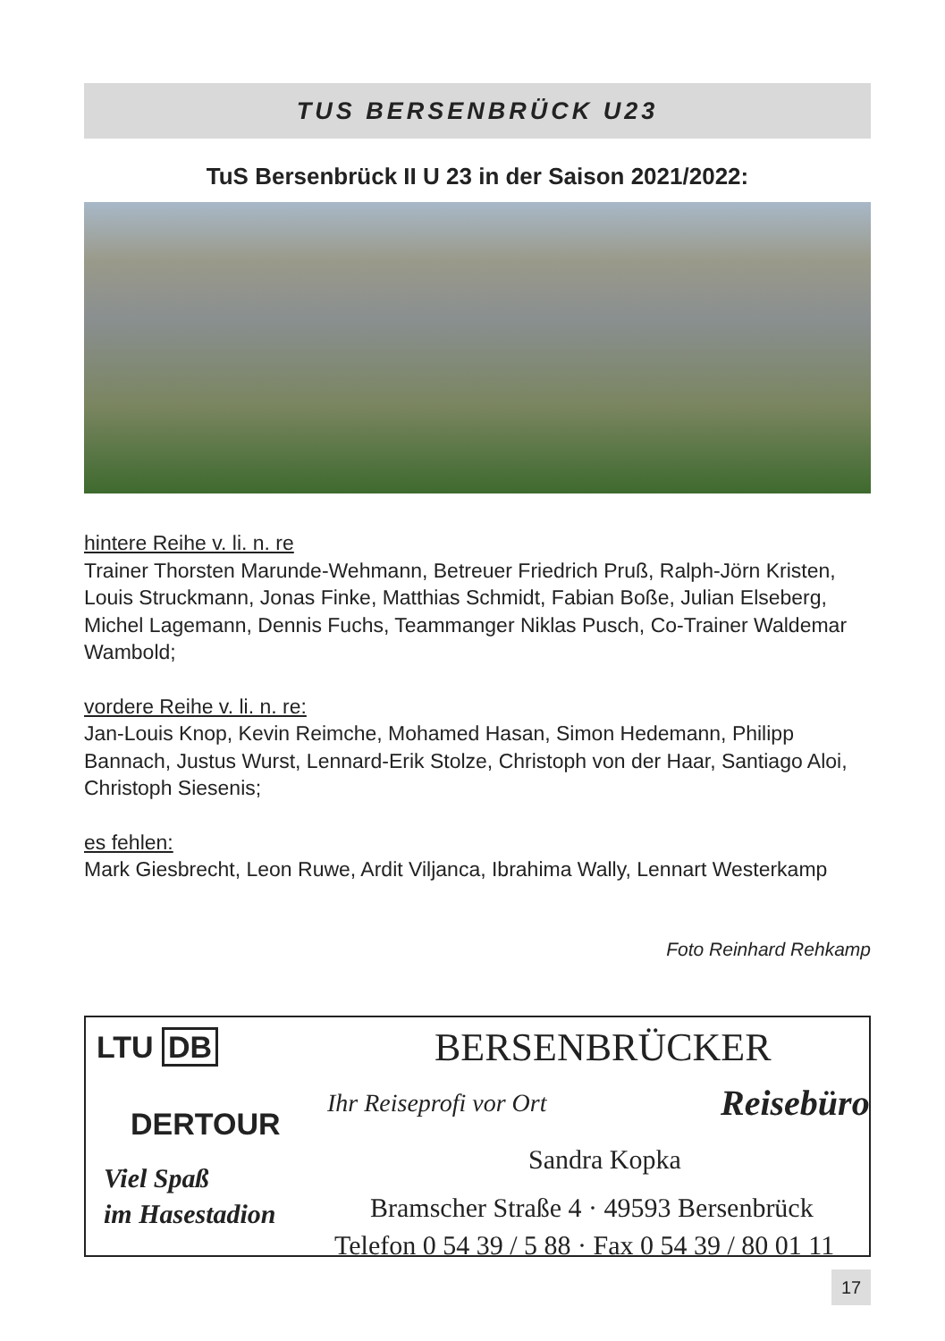TUS BERSENBRÜCK U23
TuS Bersenbrück II U 23 in der Saison 2021/2022:
hintere Reihe v. li. n. re
Trainer Thorsten Marunde-Wehmann, Betreuer Friedrich Pruß, Ralph-Jörn Kristen, Louis Struckmann, Jonas Finke, Matthias Schmidt, Fabian Boße, Julian Elseberg, Michel Lagemann, Dennis Fuchs, Teammanger Niklas Pusch, Co-Trainer Waldemar Wambold;
vordere Reihe v. li. n. re:
Jan-Louis Knop, Kevin Reimche, Mohamed Hasan, Simon Hedemann, Philipp Bannach, Justus Wurst, Lennard-Erik Stolze, Christoph von der Haar, Santiago Aloi, Christoph Siesenis;
es fehlen:
Mark Giesbrecht, Leon Ruwe, Ardit Viljanca, Ibrahima Wally, Lennart Westerkamp
Foto Reinhard Rehkamp
LTU DB BERSENBRÜCKER
Ihr Reiseprofi vor Ort Reisebüro
DERTOUR
Sandra Kopka
Viel Spaß
im Hasestadion
Bramscher Straße 4 · 49593 Bersenbrück
Telefon 0 54 39 / 5 88 · Fax 0 54 39 / 80 01 11
17